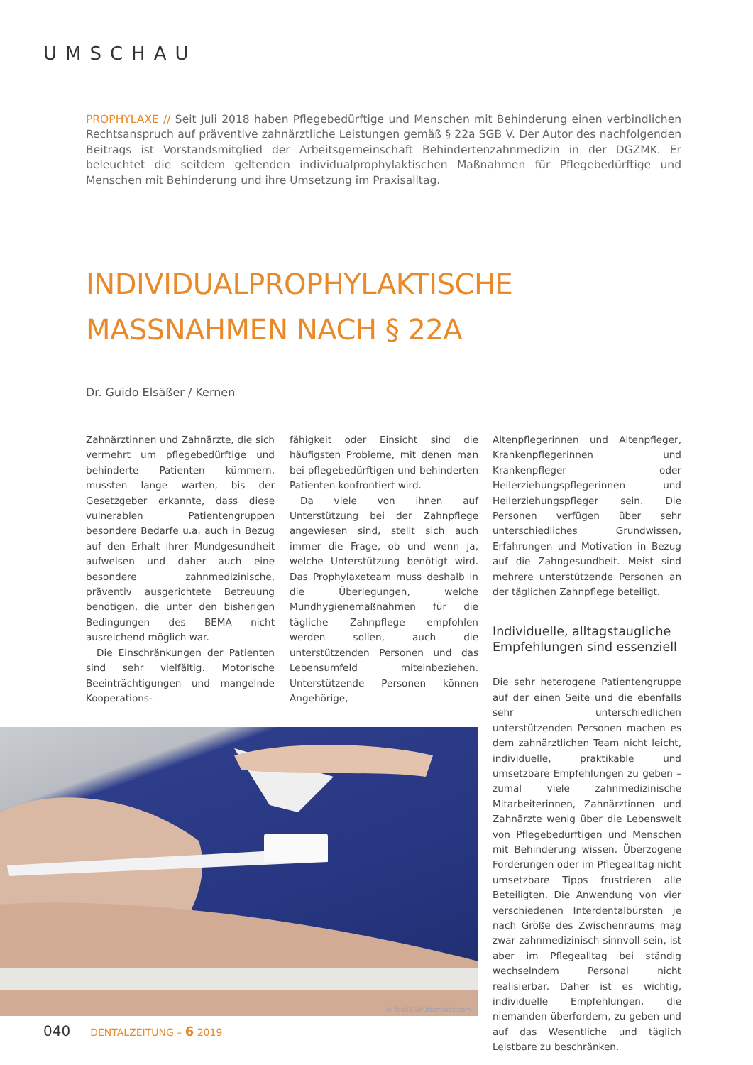UMSCHAU
PROPHYLAXE // Seit Juli 2018 haben Pflegebedürftige und Menschen mit Behinderung einen verbindlichen Rechtsanspruch auf präventive zahnärztliche Leistungen gemäß § 22a SGB V. Der Autor des nachfolgenden Beitrags ist Vorstandsmitglied der Arbeitsgemeinschaft Behindertenzahnmedizin in der DGZMK. Er beleuchtet die seitdem geltenden individualprophylaktischen Maßnahmen für Pflegebedürftige und Menschen mit Behinderung und ihre Umsetzung im Praxisalltag.
INDIVIDUALPROPHYLAKTISCHE
MASSNAHMEN NACH § 22A
Dr. Guido Elsäßer / Kernen
Zahnärztinnen und Zahnärzte, die sich vermehrt um pflegebedürftige und behinderte Patienten kümmern, mussten lange warten, bis der Gesetzgeber erkannte, dass diese vulnerablen Patientengruppen besondere Bedarfe u.a. auch in Bezug auf den Erhalt ihrer Mundgesundheit aufweisen und daher auch eine besondere zahnmedizinische, präventiv ausgerichtete Betreuung benötigen, die unter den bisherigen Bedingungen des BEMA nicht ausreichend möglich war.
Die Einschränkungen der Patienten sind sehr vielfältig. Motorische Beeinträchtigungen und mangelnde Kooperations-
fähigkeit oder Einsicht sind die häufigsten Probleme, mit denen man bei pflegebedürftigen und behinderten Patienten konfrontiert wird.
Da viele von ihnen auf Unterstützung bei der Zahnpflege angewiesen sind, stellt sich auch immer die Frage, ob und wenn ja, welche Unterstützung benötigt wird. Das Prophylaxeteam muss deshalb in die Überlegungen, welche Mundhygienemaßnahmen für die tägliche Zahnpflege empfohlen werden sollen, auch die unterstützenden Personen und das Lebensumfeld miteinbeziehen. Unterstützende Personen können Angehörige,
© Toa55/Shutterstock.com
Altenpflegerinnen und Altenpfleger, Krankenpflegerinnen und Krankenpfleger oder Heilerziehungspflegerinnen und Heilerziehungspfleger sein. Die Personen verfügen über sehr unterschiedliches Grundwissen, Erfahrungen und Motivation in Bezug auf die Zahngesundheit. Meist sind mehrere unterstützende Personen an der täglichen Zahnpflege beteiligt.
Individuelle, alltagstaugliche Empfehlungen sind essenziell
Die sehr heterogene Patientengruppe auf der einen Seite und die ebenfalls sehr unterschiedlichen unterstützenden Personen machen es dem zahnärztlichen Team nicht leicht, individuelle, praktikable und umsetzbare Empfehlungen zu geben – zumal viele zahnmedizinische Mitarbeiterinnen, Zahnärztinnen und Zahnärzte wenig über die Lebenswelt von Pflegebedürftigen und Menschen mit Behinderung wissen. Überzogene Forderungen oder im Pflegealltag nicht umsetzbare Tipps frustrieren alle Beteiligten. Die Anwendung von vier verschiedenen Interdentalbürsten je nach Größe des Zwischenraums mag zwar zahnmedizinisch sinnvoll sein, ist aber im Pflegealltag bei ständig wechselndem Personal nicht realisierbar. Daher ist es wichtig, individuelle Empfehlungen, die niemanden überfordern, zu geben und auf das Wesentliche und täglich Leistbare zu beschränken.
040 DENTALZEITUNG – 6 2019